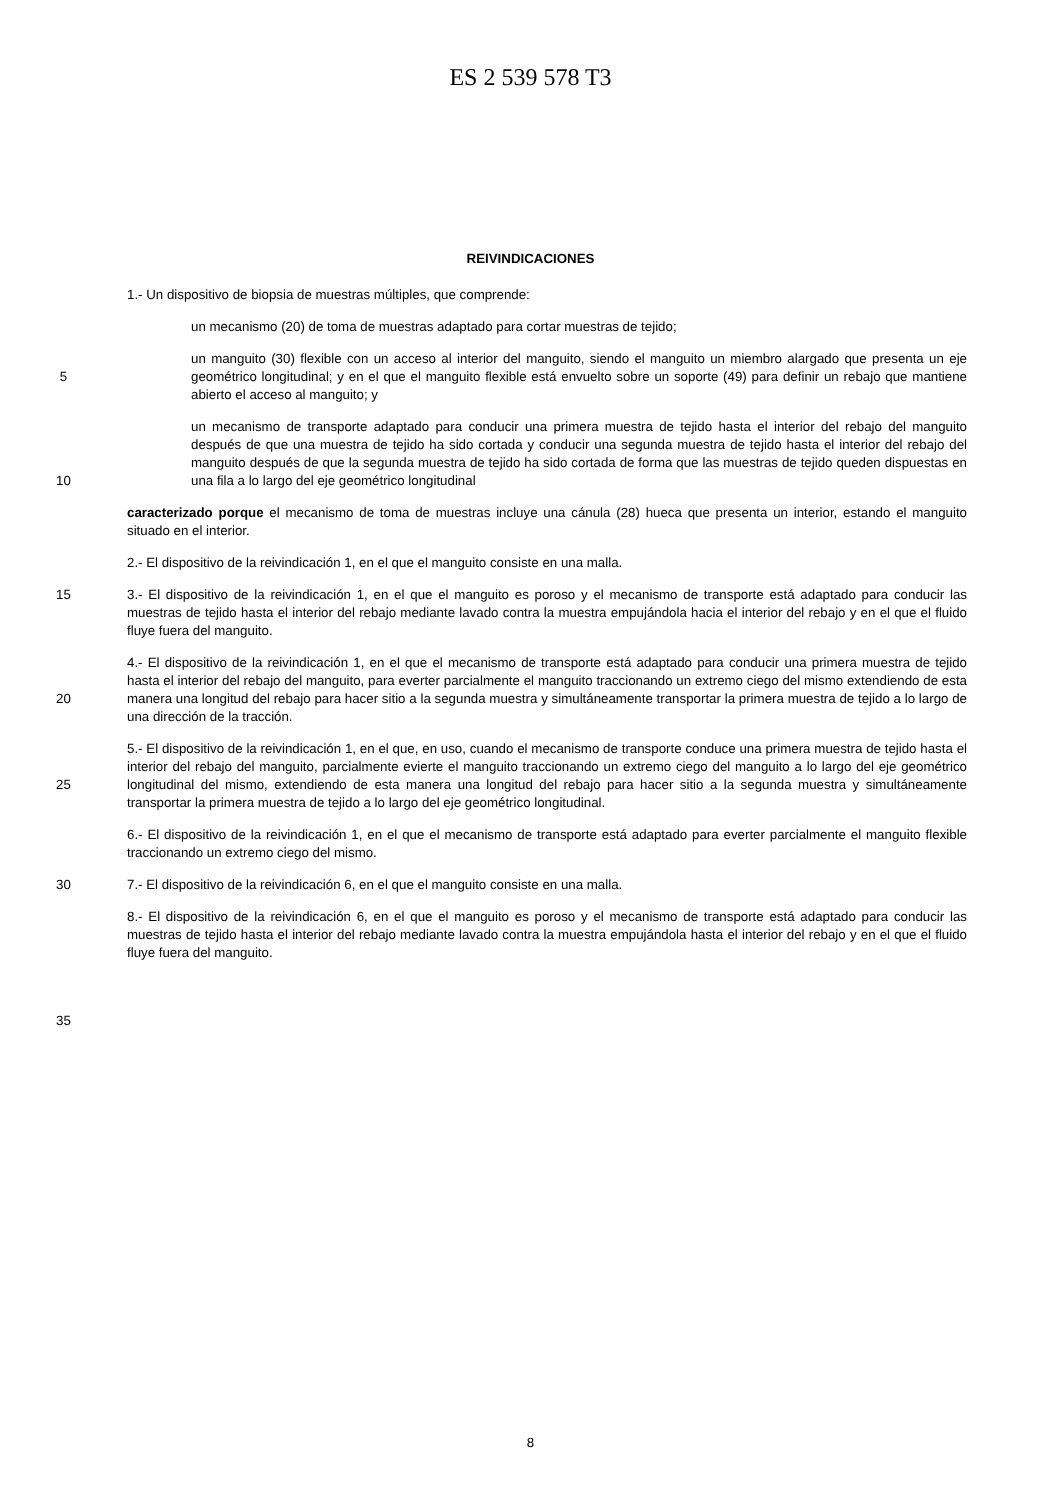ES 2 539 578 T3
REIVINDICACIONES
1.- Un dispositivo de biopsia de muestras múltiples, que comprende:
un mecanismo (20) de toma de muestras adaptado para cortar muestras de tejido;
5 un manguito (30) flexible con un acceso al interior del manguito, siendo el manguito un miembro alargado que presenta un eje geométrico longitudinal; y en el que el manguito flexible está envuelto sobre un soporte (49) para definir un rebajo que mantiene abierto el acceso al manguito; y
10 un mecanismo de transporte adaptado para conducir una primera muestra de tejido hasta el interior del rebajo del manguito después de que una muestra de tejido ha sido cortada y conducir una segunda muestra de tejido hasta el interior del rebajo del manguito después de que la segunda muestra de tejido ha sido cortada de forma que las muestras de tejido queden dispuestas en una fila a lo largo del eje geométrico longitudinal
caracterizado porque el mecanismo de toma de muestras incluye una cánula (28) hueca que presenta un interior, estando el manguito situado en el interior.
2.- El dispositivo de la reivindicación 1, en el que el manguito consiste en una malla.
15 3.- El dispositivo de la reivindicación 1, en el que el manguito es poroso y el mecanismo de transporte está adaptado para conducir las muestras de tejido hasta el interior del rebajo mediante lavado contra la muestra empujándola hacia el interior del rebajo y en el que el fluido fluye fuera del manguito.
20 4.- El dispositivo de la reivindicación 1, en el que el mecanismo de transporte está adaptado para conducir una primera muestra de tejido hasta el interior del rebajo del manguito, para everter parcialmente el manguito traccionando un extremo ciego del mismo extendiendo de esta manera una longitud del rebajo para hacer sitio a la segunda muestra y simultáneamente transportar la primera muestra de tejido a lo largo de una dirección de la tracción.
25 5.- El dispositivo de la reivindicación 1, en el que, en uso, cuando el mecanismo de transporte conduce una primera muestra de tejido hasta el interior del rebajo del manguito, parcialmente evierte el manguito traccionando un extremo ciego del manguito a lo largo del eje geométrico longitudinal del mismo, extendiendo de esta manera una longitud del rebajo para hacer sitio a la segunda muestra y simultáneamente transportar la primera muestra de tejido a lo largo del eje geométrico longitudinal.
6.- El dispositivo de la reivindicación 1, en el que el mecanismo de transporte está adaptado para everter parcialmente el manguito flexible traccionando un extremo ciego del mismo.
30 7.- El dispositivo de la reivindicación 6, en el que el manguito consiste en una malla.
8.- El dispositivo de la reivindicación 6, en el que el manguito es poroso y el mecanismo de transporte está adaptado para conducir las muestras de tejido hasta el interior del rebajo mediante lavado contra la muestra empujándola hasta el interior del rebajo y en el que el fluido fluye fuera del manguito.
35
8